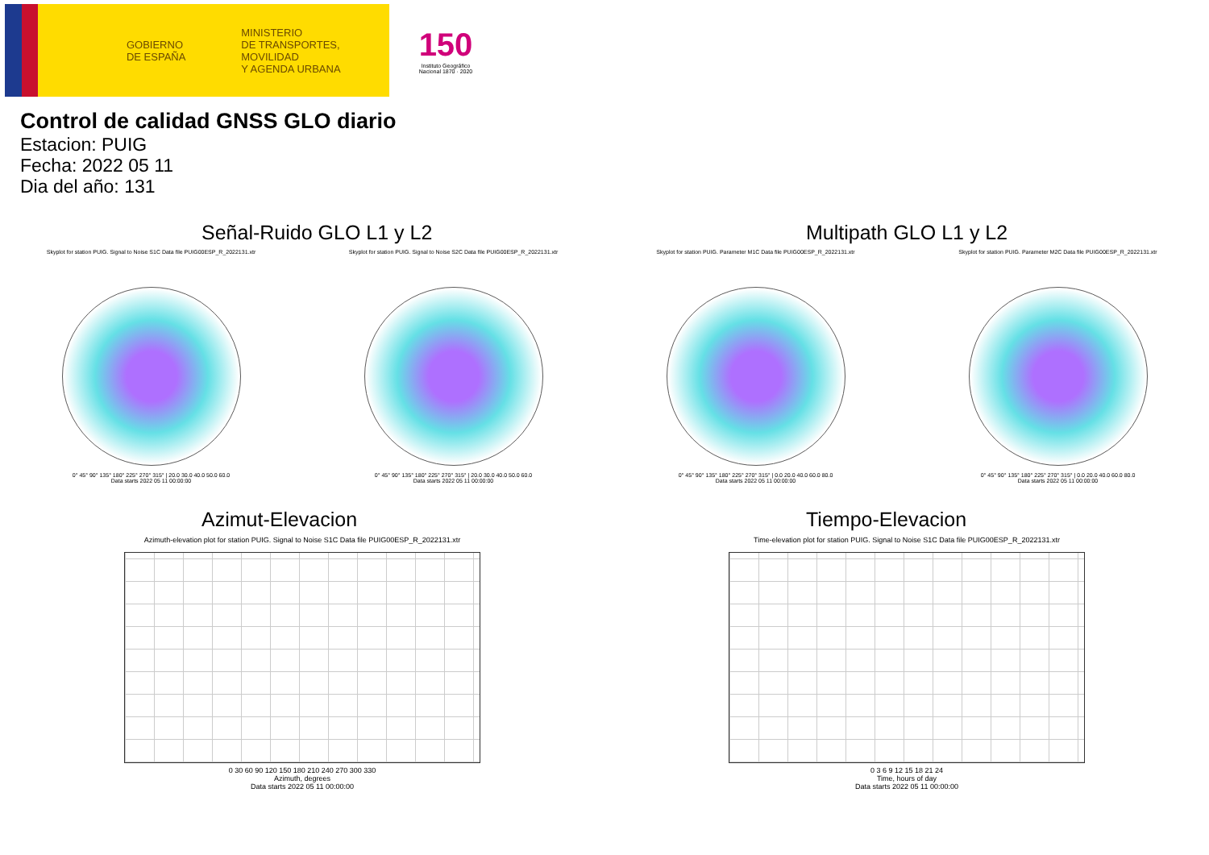GOBIERNO
DE ESPAÑA
MINISTERIO
DE TRANSPORTES, MOVILIDAD
Y AGENDA URBANA
150
Instituto Geográfico
Nacional 1870 · 2020
Control de calidad GNSS GLO diario
Estacion: PUIG
Fecha: 2022 05 11
Dia del año: 131
Señal-Ruido GLO L1 y L2
Skyplot for station PUIG. Signal to Noise S1C Data file PUIG00ESP_R_2022131.xtr
0° 45° 90° 135° 180° 225° 270° 315° | 20.0 30.0 40.0 50.0 60.0
Data starts 2022 05 11 00:00:00
Skyplot for station PUIG. Signal to Noise S2C Data file PUIG00ESP_R_2022131.xtr
0° 45° 90° 135° 180° 225° 270° 315° | 20.0 30.0 40.0 50.0 60.0
Data starts 2022 05 11 00:00:00
Multipath GLO L1 y L2
Skyplot for station PUIG. Parameter M1C Data file PUIG00ESP_R_2022131.xtr
0° 45° 90° 135° 180° 225° 270° 315° | 0.0 20.0 40.0 60.0 80.0
Data starts 2022 05 11 00:00:00
Skyplot for station PUIG. Parameter M2C Data file PUIG00ESP_R_2022131.xtr
0° 45° 90° 135° 180° 225° 270° 315° | 0.0 20.0 40.0 60.0 80.0
Data starts 2022 05 11 00:00:00
Azimut-Elevacion
Azimuth-elevation plot for station PUIG. Signal to Noise S1C Data file PUIG00ESP_R_2022131.xtr
0 30 60 90 120 150 180 210 240 270 300 330
Azimuth, degrees
Data starts 2022 05 11 00:00:00
Tiempo-Elevacion
Time-elevation plot for station PUIG. Signal to Noise S1C Data file PUIG00ESP_R_2022131.xtr
0 3 6 9 12 15 18 21 24
Time, hours of day
Data starts 2022 05 11 00:00:00